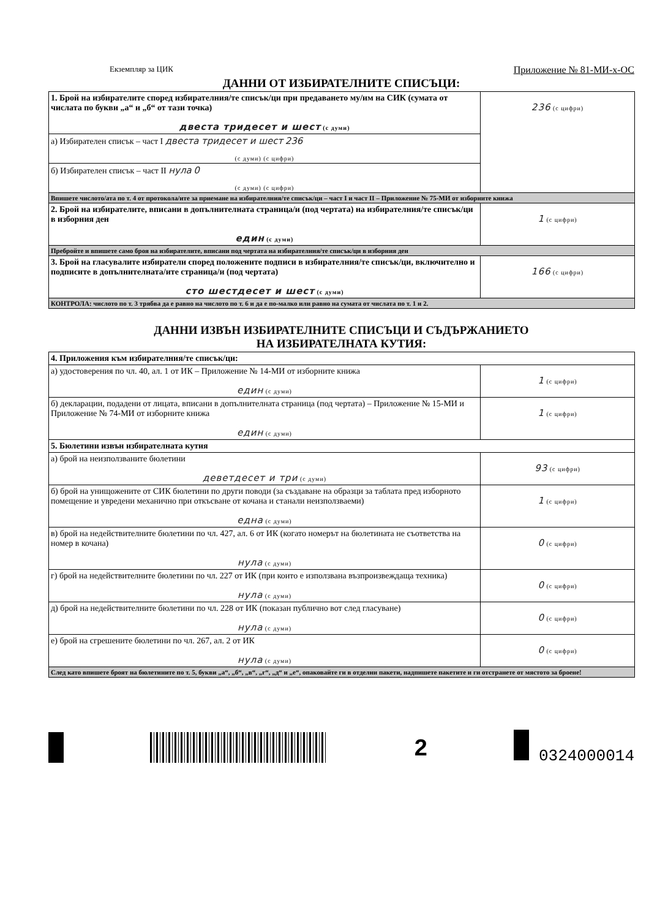Екземпляр за ЦИК Приложение № 81-МИ-х-ОС
ДАННИ ОТ ИЗБИРАТЕЛНИТЕ СПИСЪЦИ:
| 1. Брой на избирателите според избирателния/те списък/ци при предаването му/им на СИК (сумата от числата по букви „а“ и „б“ от тази точка) двеста тридесет и шест (с думи) | 236 (с цифри) |
| а) Избирателен списък – част I двеста тридесет и шест 236 (с думи) (с цифри) | |
| б) Избирателен списък – част II нула 0 (с думи) (с цифри) | |
| Впишете числото/ата по т. 4 от протокола/ите за приемане на избирателния/те списък/ци – част I и част II – Приложение № 75-МИ от изборните книжа | |
| 2. Брой на избирателите, вписани в допълнителната страница/и (под чертата) на избирателния/те списък/ци в изборния ден един (с думи) | 1 (с цифри) |
| Пребройте и впишете само броя на избирателите, вписани под чертата на избирателния/те списък/ци в изборния ден | |
| 3. Брой на гласувалите избиратели според положените подписи в избирателния/те списък/ци, включително и подписите в допълнителната/ите страница/и (под чертата) сто шестдесет и шест (с думи) | 166 (с цифри) |
| КОНТРОЛА: числото по т. 3 трябва да е равно на числото по т. 6 и да е по-малко или равно на сумата от числата по т. 1 и 2. | |
ДАННИ ИЗВЪН ИЗБИРАТЕЛНИТЕ СПИСЪЦИ И СЪДЪРЖАНИЕТО
НА ИЗБИРАТЕЛНАТА КУТИЯ:
| 4. Приложения към избирателния/те списък/ци: | |
| а) удостоверения по чл. 40, ал. 1 от ИК – Приложение № 14-МИ от изборните книжа един (с думи) | 1 (с цифри) |
| б) декларации, подадени от лицата, вписани в допълнителната страница (под чертата) – Приложение № 15-МИ и Приложение № 74-МИ от изборните книжа един (с думи) | 1 (с цифри) |
| 5. Бюлетини извън избирателната кутия | |
| а) брой на неизползваните бюлетини деветдесет и три (с думи) | 93 (с цифри) |
| б) брой на унищожените от СИК бюлетини по други поводи (за създаване на образци за таблата пред изборното помещение и увредени механично при откъсване от кочана и станали неизползваеми) една (с думи) | 1 (с цифри) |
| в) брой на недействителните бюлетини по чл. 427, ал. 6 от ИК (когато номерът на бюлетината не съответства на номер в кочана) нула (с думи) | 0 (с цифри) |
| г) брой на недействителните бюлетини по чл. 227 от ИК (при които е използвана възпроизвеждаща техника) нула (с думи) | 0 (с цифри) |
| д) брой на недействителните бюлетини по чл. 228 от ИК (показан публично вот след гласуване) нула (с думи) | 0 (с цифри) |
| е) брой на сгрешените бюлетини по чл. 267, ал. 2 от ИК нула (с думи) | 0 (с цифри) |
| След като впишете броят на бюлетините по т. 5, букви „а“, „б“, „в“, „г“, „д“ и „е“, опаковайте ги в отделни пакети, надпишете пакетите и ги отстранете от мястото за броене! | |
2 0324000014